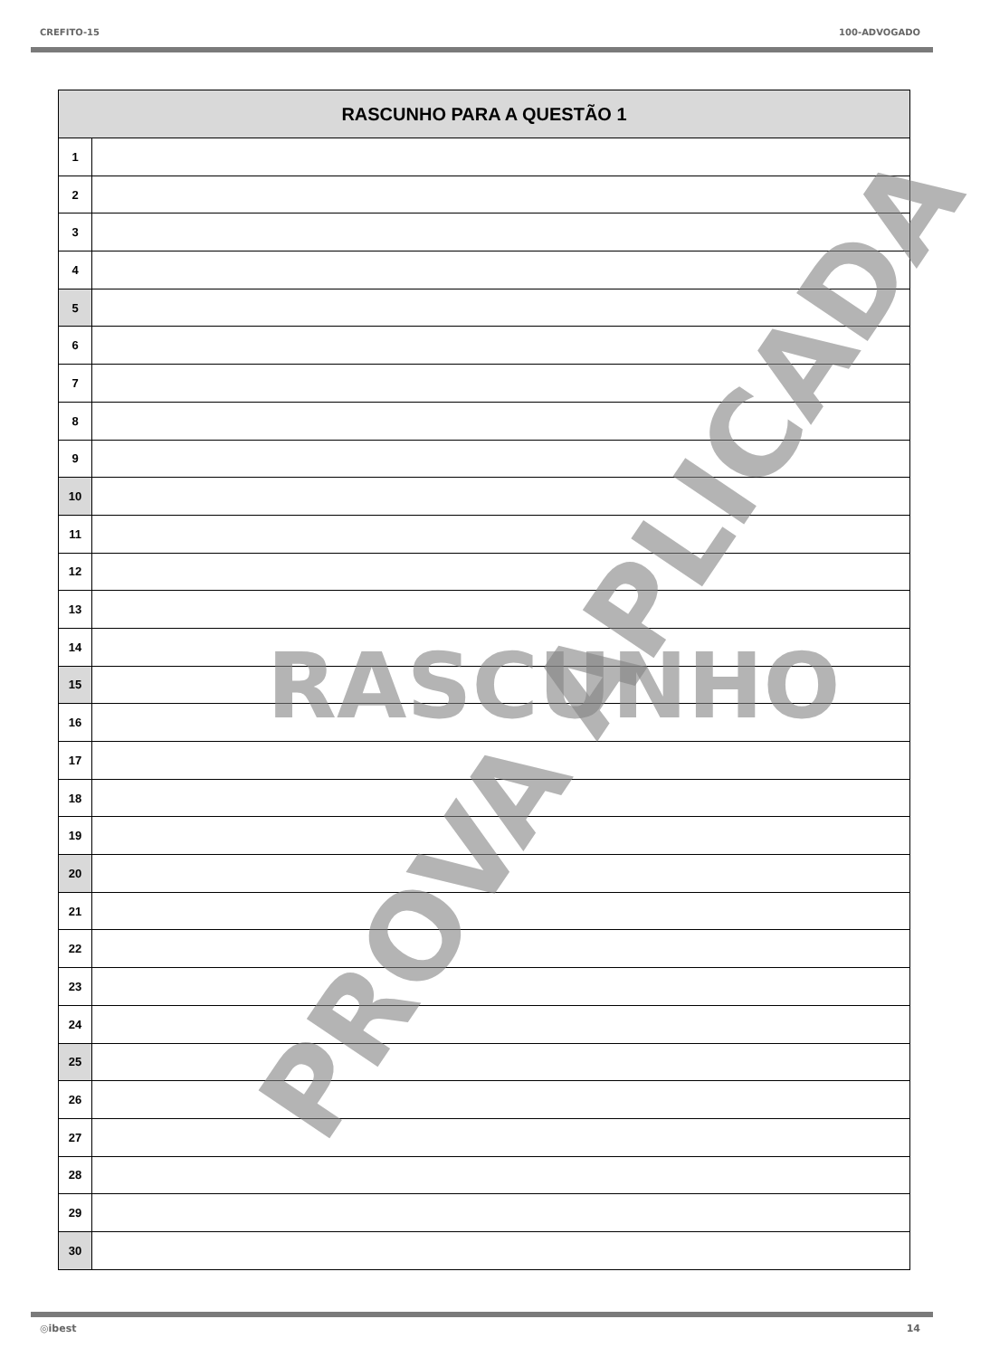CREFITO-15 100-ADVOGADO
| RASCUNHO PARA A QUESTÃO 1 | |
| --- | --- |
| 1 | |
| 2 | |
| 3 | |
| 4 | |
| 5 | |
| 6 | |
| 7 | |
| 8 | |
| 9 | |
| 10 | |
| 11 | |
| 12 | |
| 13 | |
| 14 | |
| 15 | |
| 16 | |
| 17 | |
| 18 | |
| 19 | |
| 20 | |
| 21 | |
| 22 | |
| 23 | |
| 24 | |
| 25 | |
| 26 | |
| 27 | |
| 28 | |
| 29 | |
| 30 | |
RASCUNHO
PROVA APLICADA
◎ibest 14